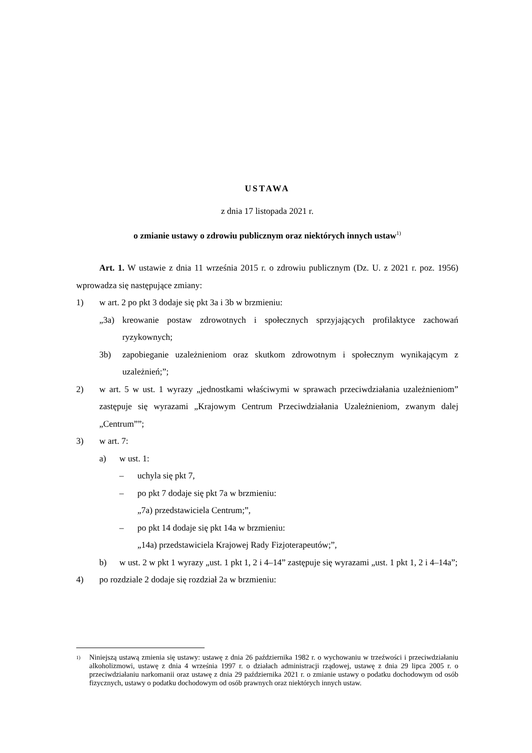USTAWA
z dnia 17 listopada 2021 r.
o zmianie ustawy o zdrowiu publicznym oraz niektórych innych ustaw<sup>1)</sup>
Art. 1. W ustawie z dnia 11 września 2015 r. o zdrowiu publicznym (Dz. U. z 2021 r. poz. 1956) wprowadza się następujące zmiany:
1) w art. 2 po pkt 3 dodaje się pkt 3a i 3b w brzmieniu:
„3a) kreowanie postaw zdrowotnych i społecznych sprzyjających profilaktyce zachowań ryzykownych;
3b) zapobieganie uzależnieniom oraz skutkom zdrowotnym i społecznym wynikającym z uzależnień;”;
2) w art. 5 w ust. 1 wyrazy „jednostkami właściwymi w sprawach przeciwdziałania uzależnieniom” zastępuje się wyrazami „Krajowym Centrum Przeciwdziałania Uzależnieniom, zwanym dalej „Centrum””;
3) w art. 7:
a) w ust. 1:
– uchyla się pkt 7,
– po pkt 7 dodaje się pkt 7a w brzmieniu:
„7a) przedstawiciela Centrum;”,
– po pkt 14 dodaje się pkt 14a w brzmieniu:
„14a) przedstawiciela Krajowej Rady Fizjoterapeutów;”,
b) w ust. 2 w pkt 1 wyrazy „ust. 1 pkt 1, 2 i 4–14” zastępuje się wyrazami „ust. 1 pkt 1, 2 i 4–14a”;
4) po rozdziale 2 dodaje się rozdział 2a w brzmieniu:
<sup>1)</sup> Niniejszą ustawą zmienia się ustawy: ustawę z dnia 26 października 1982 r. o wychowaniu w trzeźwości i przeciwdziałaniu alkoholizmowi, ustawę z dnia 4 września 1997 r. o działach administracji rządowej, ustawę z dnia 29 lipca 2005 r. o przeciwdziałaniu narkomanii oraz ustawę z dnia 29 października 2021 r. o zmianie ustawy o podatku dochodowym od osób fizycznych, ustawy o podatku dochodowym od osób prawnych oraz niektórych innych ustaw.